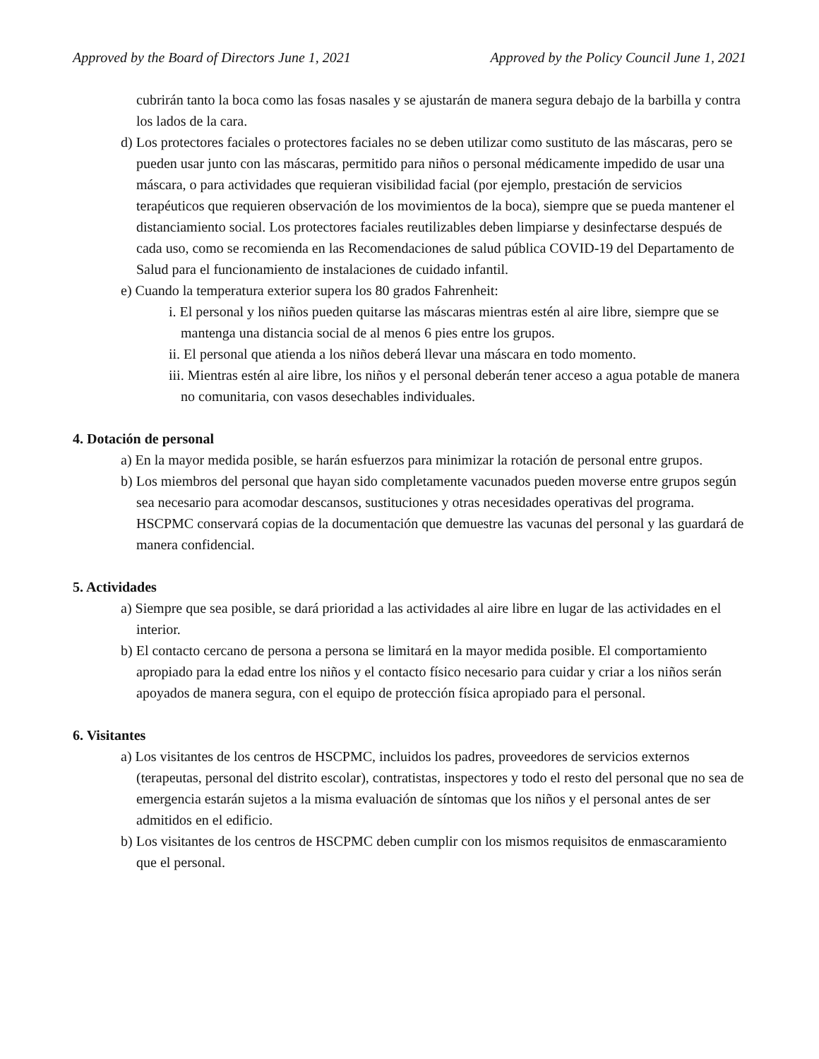Approved by the Board of Directors June 1, 2021 Approved by the Policy Council June 1, 2021
cubrirán tanto la boca como las fosas nasales y se ajustarán de manera segura debajo de la barbilla y contra los lados de la cara.
d) Los protectores faciales o protectores faciales no se deben utilizar como sustituto de las máscaras, pero se pueden usar junto con las máscaras, permitido para niños o personal médicamente impedido de usar una máscara, o para actividades que requieran visibilidad facial (por ejemplo, prestación de servicios terapéuticos que requieren observación de los movimientos de la boca), siempre que se pueda mantener el distanciamiento social. Los protectores faciales reutilizables deben limpiarse y desinfectarse después de cada uso, como se recomienda en las Recomendaciones de salud pública COVID-19 del Departamento de Salud para el funcionamiento de instalaciones de cuidado infantil.
e) Cuando la temperatura exterior supera los 80 grados Fahrenheit:
i. El personal y los niños pueden quitarse las máscaras mientras estén al aire libre, siempre que se mantenga una distancia social de al menos 6 pies entre los grupos.
ii. El personal que atienda a los niños deberá llevar una máscara en todo momento.
iii. Mientras estén al aire libre, los niños y el personal deberán tener acceso a agua potable de manera no comunitaria, con vasos desechables individuales.
4. Dotación de personal
a) En la mayor medida posible, se harán esfuerzos para minimizar la rotación de personal entre grupos.
b) Los miembros del personal que hayan sido completamente vacunados pueden moverse entre grupos según sea necesario para acomodar descansos, sustituciones y otras necesidades operativas del programa. HSCPMC conservará copias de la documentación que demuestre las vacunas del personal y las guardará de manera confidencial.
5. Actividades
a) Siempre que sea posible, se dará prioridad a las actividades al aire libre en lugar de las actividades en el interior.
b) El contacto cercano de persona a persona se limitará en la mayor medida posible. El comportamiento apropiado para la edad entre los niños y el contacto físico necesario para cuidar y criar a los niños serán apoyados de manera segura, con el equipo de protección física apropiado para el personal.
6. Visitantes
a) Los visitantes de los centros de HSCPMC, incluidos los padres, proveedores de servicios externos (terapeutas, personal del distrito escolar), contratistas, inspectores y todo el resto del personal que no sea de emergencia estarán sujetos a la misma evaluación de síntomas que los niños y el personal antes de ser admitidos en el edificio.
b) Los visitantes de los centros de HSCPMC deben cumplir con los mismos requisitos de enmascaramiento que el personal.